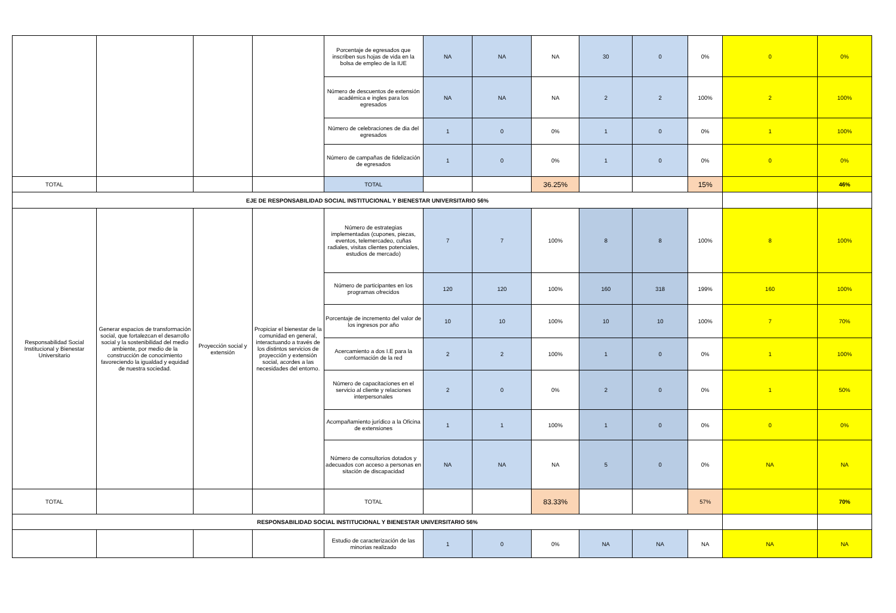| | | | | Porcentaje de egresados que inscriben sus hojas de vida en la bolsa de empleo de la IUE | NA | NA | NA | 30 | 0 | 0% | 0 | 0% |
| | | | | Número de descuentos de extensión académica e ingles para los egresados | NA | NA | NA | 2 | 2 | 100% | 2 | 100% |
| | | | | Número de celebraciones de dia del egresados | 1 | 0 | 0% | 1 | 0 | 0% | 1 | 100% |
| | | | | Número de campañas de fidelización de egresados | 1 | 0 | 0% | 1 | 0 | 0% | 0 | 0% |
| TOTAL | | | | TOTAL | | | 36.25% | | | 15% | | 46% |
| EJE DE RESPONSABILIDAD SOCIAL INSTITUCIONAL Y BIENESTAR UNIVERSITARIO 56% | | | | | | | | | | | | |
| Responsabilidad Social Institucional y Bienestar Universitario | Generar espacios de transformación social, que fortalezcan el desarrollo social y la sostenibilidad del medio ambiente, por medio de la construcción de conocimiento favoreciendo la igualdad y equidad de nuestra sociedad. | Proyección social y extensión | Propiciar el bienestar de la comunidad en general, interactuando a través de los distintos servicios de proyección y extensión social, acordes a las necesidades del entorno. | Número de estrategias implementadas (cupones, piezas, eventos, telemercadeo, cuñas radiales, visitas clientes potenciales, estudios de mercado) | 7 | 7 | 100% | 8 | 8 | 100% | 8 | 100% |
| | | | | Número de participantes en los programas ofrecidos | 120 | 120 | 100% | 160 | 318 | 199% | 160 | 100% |
| | | | | Porcentaje de incremento del valor de los ingresos por año | 10 | 10 | 100% | 10 | 10 | 100% | 7 | 70% |
| | | | | Acercamiento a dos I.E para la conformación de la red | 2 | 2 | 100% | 1 | 0 | 0% | 1 | 100% |
| | | | | Número de capacitaciones en el servicio al cliente y relaciones interpersonales | 2 | 0 | 0% | 2 | 0 | 0% | 1 | 50% |
| | | | | Acompañamiento jurídico a la Oficina de extensiones | 1 | 1 | 100% | 1 | 0 | 0% | 0 | 0% |
| | | | | Número de consultorios dotados y adecuados con acceso a personas en sitación de discapacidad | NA | NA | NA | 5 | 0 | 0% | NA | NA |
| TOTAL | | | | TOTAL | | | 83.33% | | | 57% | | 70% |
| RESPONSABILIDAD SOCIAL INSTITUCIONAL Y BIENESTAR UNIVERSITARIO 56% | | | | | | | | | | | | |
| | | | | Estudio de caracterización de las minorias realizado | 1 | 0 | 0% | NA | NA | NA | NA | NA |